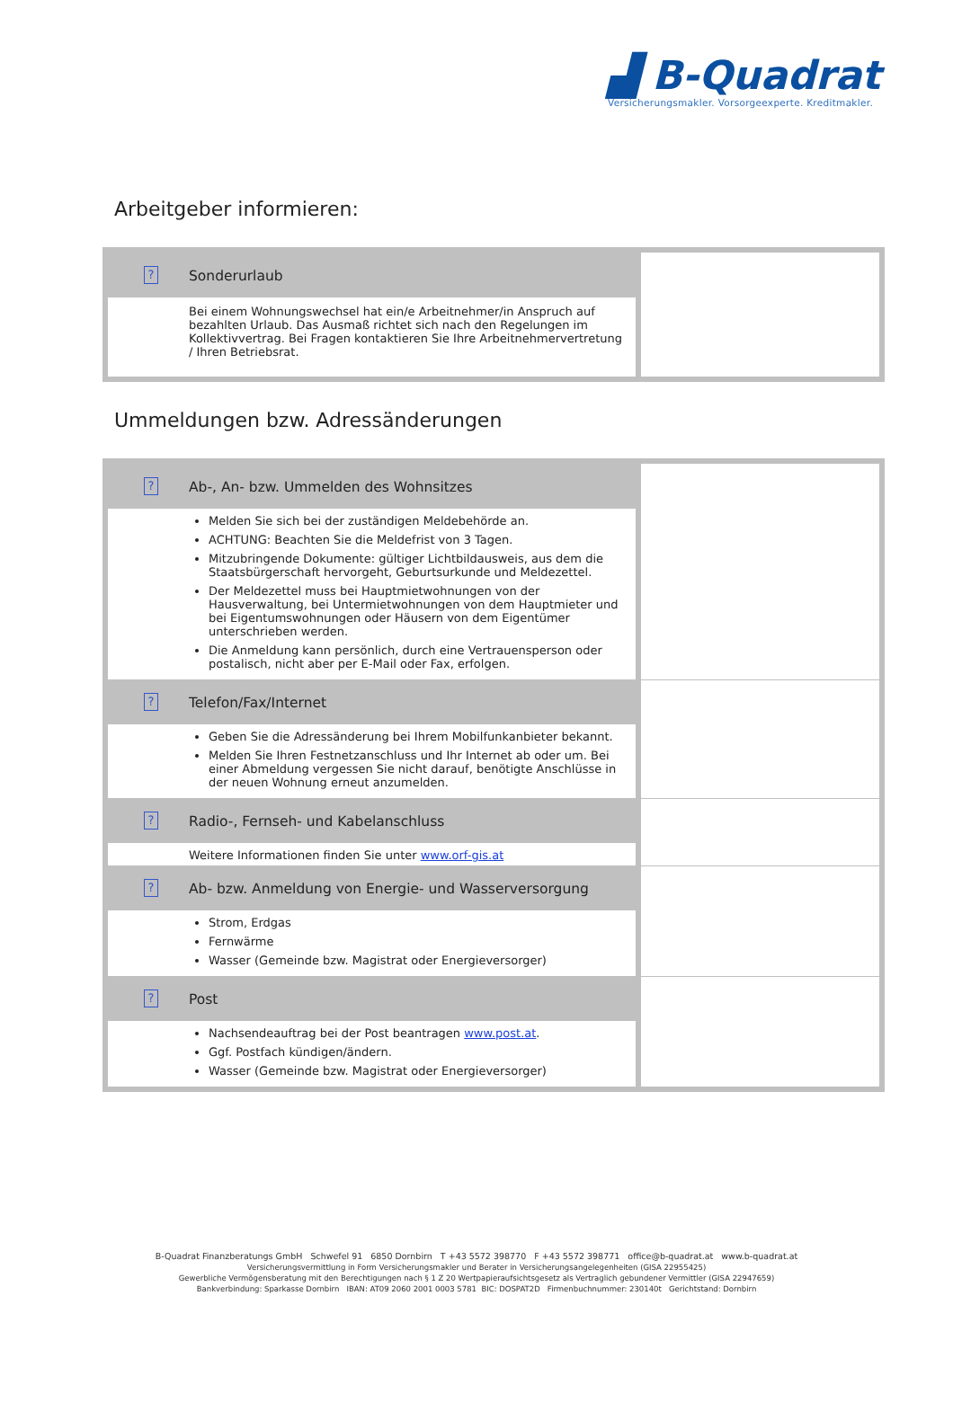▟ B-Quadrat
Versicherungsmakler. Vorsorgeexperte. Kreditmakler.
Arbeitgeber informieren:
| ? | Sonderurlaub | |
| | Bei einem Wohnungswechsel hat ein/e Arbeitnehmer/in Anspruch auf bezahlten Urlaub. Das Ausmaß richtet sich nach den Regelungen im Kollektivvertrag. Bei Fragen kontaktieren Sie Ihre Arbeitnehmervertretung / Ihren Betriebsrat. | |
Ummeldungen bzw. Adressänderungen
| ? | Ab-, An- bzw. Ummelden des Wohnsitzes | |
| | Melden Sie sich bei der zuständigen Meldebehörde an. ACHTUNG: Beachten Sie die Meldefrist von 3 Tagen. Mitzubringende Dokumente: gültiger Lichtbildausweis, aus dem die Staatsbürgerschaft hervorgeht, Geburtsurkunde und Meldezettel. Der Meldezettel muss bei Hauptmietwohnungen von der Hausverwaltung, bei Untermietwohnungen von dem Hauptmieter und bei Eigentumswohnungen oder Häusern von dem Eigentümer unterschrieben werden. Die Anmeldung kann persönlich, durch eine Vertrauensperson oder postalisch, nicht aber per E-Mail oder Fax, erfolgen. | |
| ? | Telefon/Fax/Internet | |
| | Geben Sie die Adressänderung bei Ihrem Mobilfunkanbieter bekannt. Melden Sie Ihren Festnetzanschluss und Ihr Internet ab oder um. Bei einer Abmeldung vergessen Sie nicht darauf, benötigte Anschlüsse in der neuen Wohnung erneut anzumelden. | |
| ? | Radio-, Fernseh- und Kabelanschluss | |
| | Weitere Informationen finden Sie unter www.orf-gis.at | |
| ? | Ab- bzw. Anmeldung von Energie- und Wasserversorgung | |
| | Strom, Erdgas Fernwärme Wasser (Gemeinde bzw. Magistrat oder Energieversorger) | |
| ? | Post | |
| | Nachsendeauftrag bei der Post beantragen www.post.at . Ggf. Postfach kündigen/ändern. Wasser (Gemeinde bzw. Magistrat oder Energieversorger) | |
B-Quadrat Finanzberatungs GmbH Schwefel 91 6850 Dornbirn T +43 5572 398770 F +43 5572 398771 office@b-quadrat.at www.b-quadrat.at
Versicherungsvermittlung in Form Versicherungsmakler und Berater in Versicherungsangelegenheiten (GISA 22955425)
Gewerbliche Vermögensberatung mit den Berechtigungen nach § 1 Z 20 Wertpapieraufsichtsgesetz als Vertraglich gebundener Vermittler (GISA 22947659)
Bankverbindung: Sparkasse Dornbirn IBAN: AT09 2060 2001 0003 5781 BIC: DOSPAT2D Firmenbuchnummer: 230140t Gerichtstand: Dornbirn